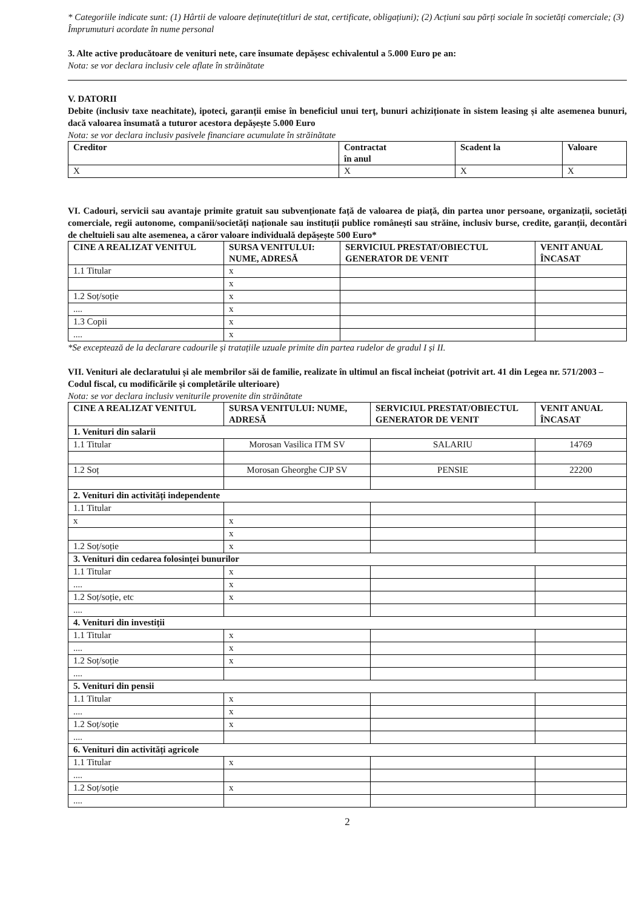* Categoriile indicate sunt: (1) Hârtii de valoare deținute(titluri de stat, certificate, obligațiuni); (2) Acțiuni sau părți sociale în societăți comerciale; (3) Împrumuturi acordate în nume personal
3. Alte active producătoare de venituri nete, care însumate depășesc echivalentul a 5.000 Euro pe an:
Nota: se vor declara inclusiv cele aflate în străinătate
V. DATORII
Debite (inclusiv taxe neachitate), ipoteci, garanții emise în beneficiul unui terț, bunuri achiziționate în sistem leasing și alte asemenea bunuri, dacă valoarea însumată a tuturor acestora depășește 5.000 Euro
Nota: se vor declara inclusiv pasivele financiare acumulate în străinătate
| Creditor | Contractat în anul | Scadent la | Valoare |
| --- | --- | --- | --- |
| X | X | X | X |
VI. Cadouri, servicii sau avantaje primite gratuit sau subvenționate față de valoarea de piață, din partea unor persoane, organizații, societăți comerciale, regii autonome, companii/societăți naționale sau instituții publice românești sau străine, inclusiv burse, credite, garanții, decontări de cheltuieli sau alte asemenea, a căror valoare individuală depășește 500 Euro*
| CINE A REALIZAT VENITUL | SURSA VENITULUI: NUME, ADRESĂ | SERVICIUL PRESTAT/OBIECTUL GENERATOR DE VENIT | VENIT ANUAL ÎNCASAT |
| --- | --- | --- | --- |
| 1.1 Titular | x | | |
| | x | | |
| 1.2 Soț/soție | x | | |
| .... | x | | |
| 1.3 Copii | x | | |
| .... | x | | |
*Se exceptează de la declarare cadourile și tratațiile uzuale primite din partea rudelor de gradul I și II.
VII. Venituri ale declaratului și ale membrilor săi de familie, realizate în ultimul an fiscal încheiat (potrivit art. 41 din Legea nr. 571/2003 – Codul fiscal, cu modificările și completările ulterioare)
Nota: se vor declara inclusiv veniturile provenite din străinătate
| CINE A REALIZAT VENITUL | SURSA VENITULUI: NUME, ADRESĂ | SERVICIUL PRESTAT/OBIECTUL GENERATOR DE VENIT | VENIT ANUAL ÎNCASAT |
| --- | --- | --- | --- |
| 1. Venituri din salarii | | | |
| 1.1 Titular | Morosan Vasilica ITM SV | SALARIU | 14769 |
| 1.2 Soț | Morosan Gheorghe CJP SV | PENSIE | 22200 |
| 2. Venituri din activități independente | | | |
| 1.1 Titular | | | |
| x | x | | |
| | x | | |
| 1.2 Soț/soție | x | | |
| 3. Venituri din cedarea folosinței bunurilor | | | |
| 1.1 Titular | x | | |
| .... | x | | |
| 1.2 Soț/soție, etc | x | | |
| .... | | | |
| 4. Venituri din investiții | | | |
| 1.1 Titular | x | | |
| .... | x | | |
| 1.2 Soț/soție | x | | |
| .... | | | |
| 5. Venituri din pensii | | | |
| 1.1 Titular | x | | |
| .... | x | | |
| 1.2 Soț/soție | x | | |
| .... | | | |
| 6. Venituri din activități agricole | | | |
| 1.1 Titular | x | | |
| .... | | | |
| 1.2 Soț/soție | x | | |
| .... | | | |
2